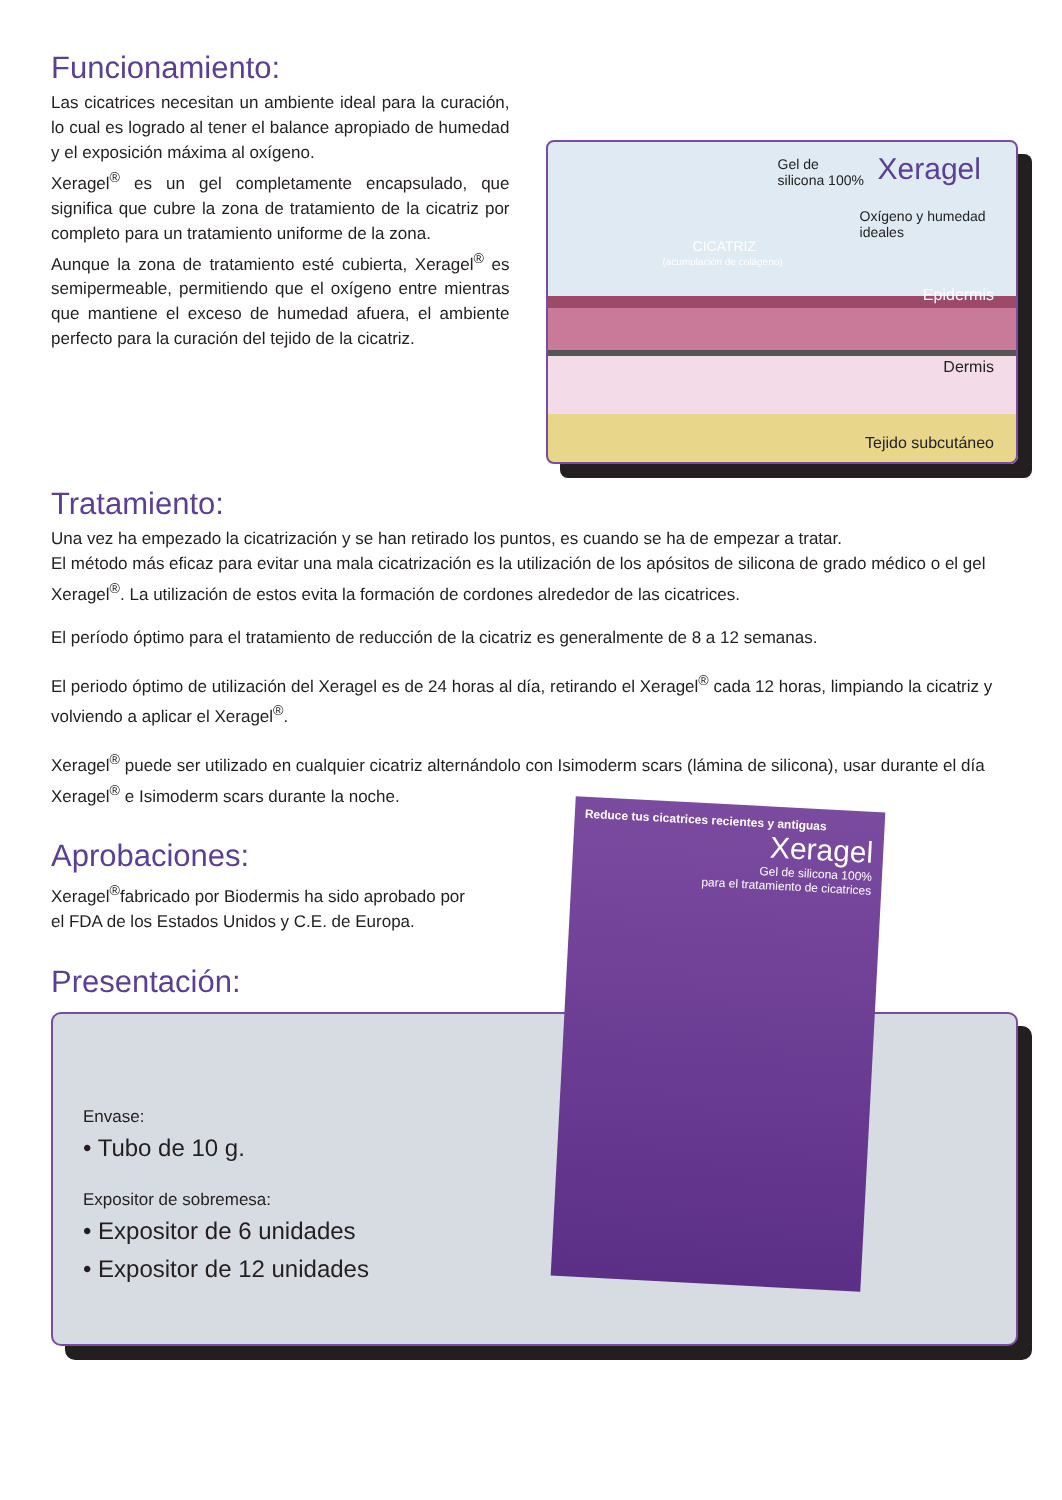Funcionamiento:
Las cicatrices necesitan un ambiente ideal para la curación, lo cual es logrado al tener el balance apropiado de humedad y el exposición máxima al oxígeno.
Xeragel<sup>®</sup> es un gel completamente encapsulado, que significa que cubre la zona de tratamiento de la cicatriz por completo para un tratamiento uniforme de la zona.
Aunque la zona de tratamiento esté cubierta, Xeragel<sup>®</sup> es semipermeable, permitiendo que el oxígeno entre mientras que mantiene el exceso de humedad afuera, el ambiente perfecto para la curación del tejido de la cicatriz.
Gel de
silicona 100% Xeragel
Oxígeno y humedad
ideales
CICATRIZ
(acumulación de colágeno)
Epidermis
Dermis
Tejido subcutáneo
Tratamiento:
Una vez ha empezado la cicatrización y se han retirado los puntos, es cuando se ha de empezar a tratar.
El método más eficaz para evitar una mala cicatrización es la utilización de los apósitos de silicona de grado médico o el gel Xeragel<sup>®</sup>. La utilización de estos evita la formación de cordones alrededor de las cicatrices.
El período óptimo para el tratamiento de reducción de la cicatriz es generalmente de 8 a 12 semanas.
El periodo óptimo de utilización del Xeragel es de 24 horas al día, retirando el Xeragel<sup>®</sup> cada 12 horas, limpiando la cicatriz y volviendo a aplicar el Xeragel<sup>®</sup>.
Xeragel<sup>®</sup> puede ser utilizado en cualquier cicatriz alternándolo con Isimoderm scars (lámina de silicona), usar durante el día Xeragel<sup>®</sup> e Isimoderm scars durante la noche.
Aprobaciones:
Xeragel<sup>®</sup>fabricado por Biodermis ha sido aprobado por
el FDA de los Estados Unidos y C.E. de Europa.
Presentación:
Envase:
• Tubo de 10 g.
Expositor de sobremesa:
• Expositor de 6 unidades
• Expositor de 12 unidades
Reduce tus cicatrices recientes y antiguas
Xeragel
Gel de silicona 100%
para el tratamiento de cicatrices